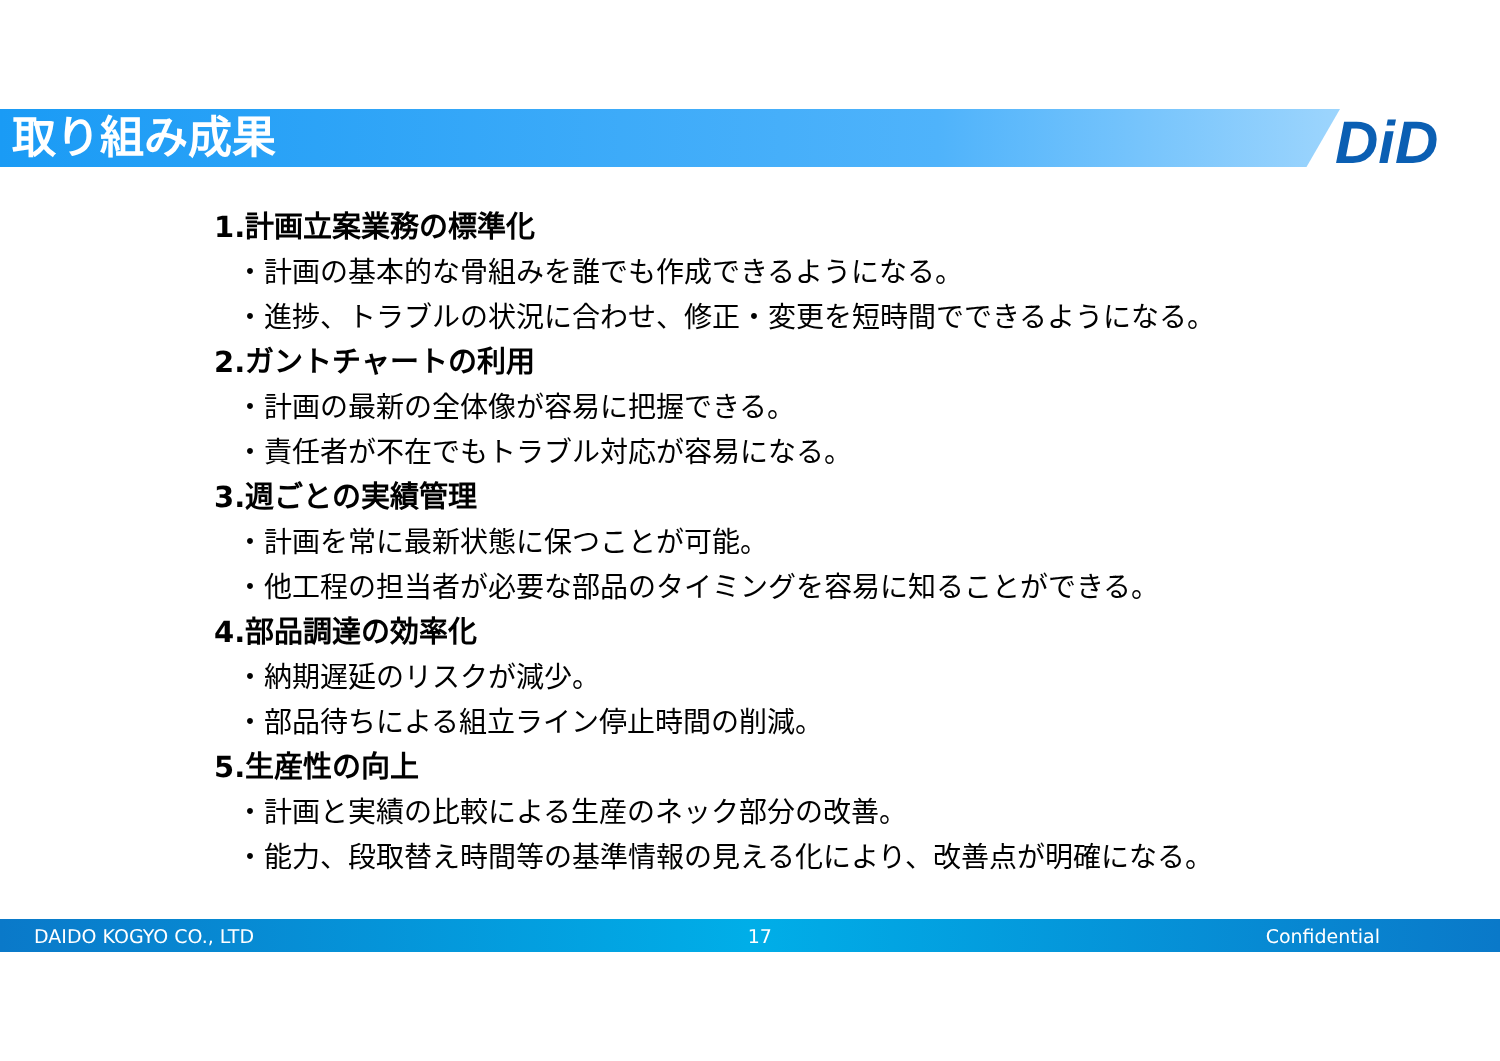取り組み成果 DiD
1.計画立案業務の標準化
・計画の基本的な骨組みを誰でも作成できるようになる。
・進捗、トラブルの状況に合わせ、修正・変更を短時間でできるようになる。
2.ガントチャートの利用
・計画の最新の全体像が容易に把握できる。
・責任者が不在でもトラブル対応が容易になる。
3.週ごとの実績管理
・計画を常に最新状態に保つことが可能。
・他工程の担当者が必要な部品のタイミングを容易に知ることができる。
4.部品調達の効率化
・納期遅延のリスクが減少。
・部品待ちによる組立ライン停止時間の削減。
5.生産性の向上
・計画と実績の比較による生産のネック部分の改善。
・能力、段取替え時間等の基準情報の見える化により、改善点が明確になる。
DAIDO KOGYO CO., LTD 17 Confidential